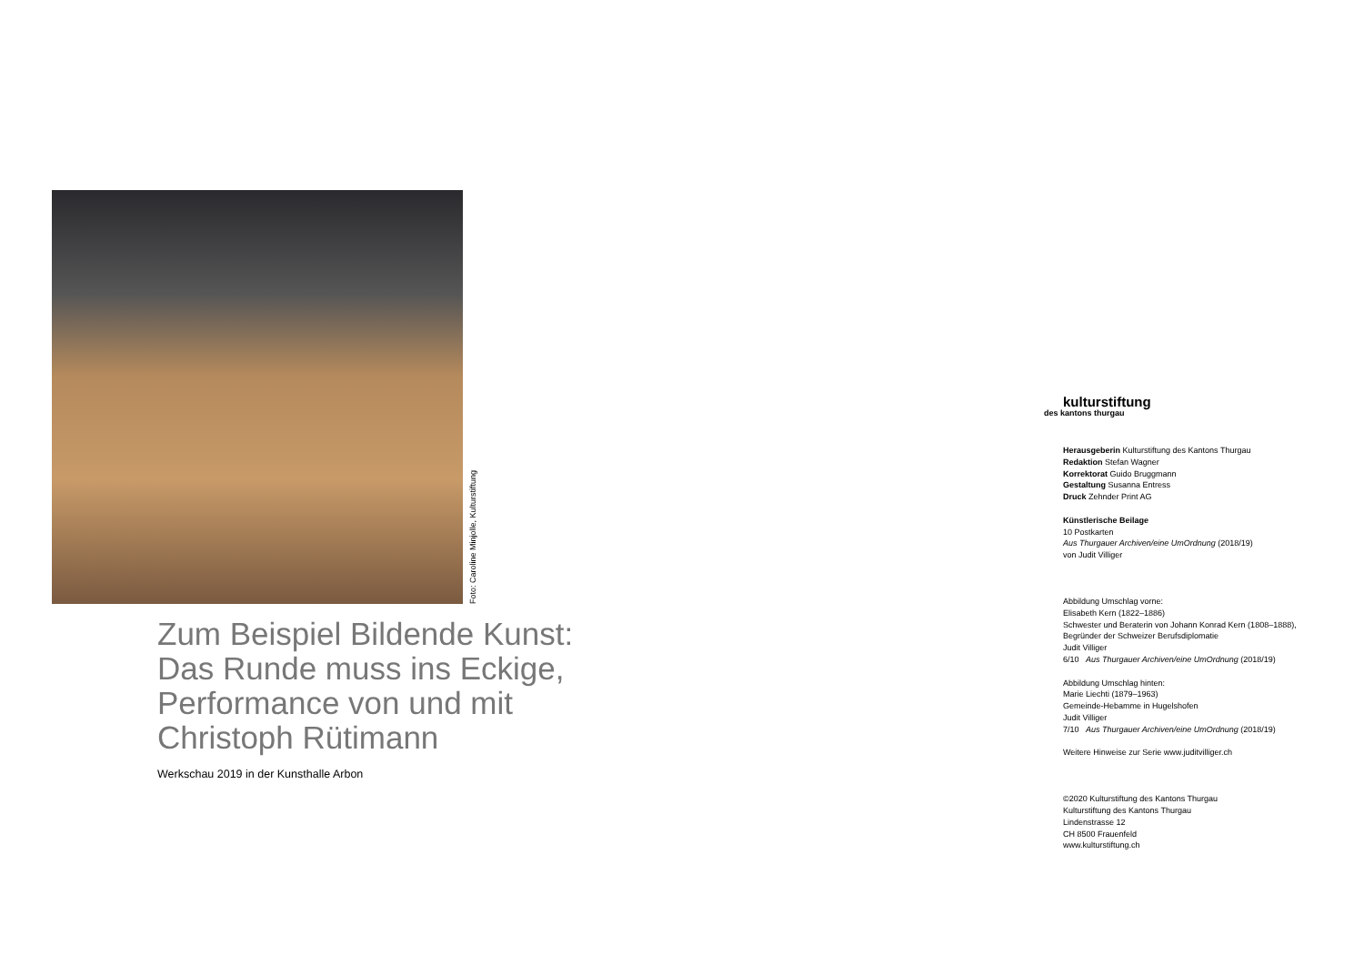Foto: Caroline Minjolle, Kulturstiftung
Zum Beispiel Bildende Kunst:
Das Runde muss ins Eckige,
Performance von und mit
Christoph Rütimann
Werkschau 2019 in der Kunsthalle Arbon
kulturstiftung
des kantons thurgau
Herausgeberin Kulturstiftung des Kantons Thurgau
Redaktion Stefan Wagner
Korrektorat Guido Bruggmann
Gestaltung Susanna Entress
Druck Zehnder Print AG
Künstlerische Beilage
10 Postkarten
Aus Thurgauer Archiven/eine UmOrdnung (2018/19)
von Judit Villiger
Abbildung Umschlag vorne:
Elisabeth Kern (1822–1886)
Schwester und Beraterin von Johann Konrad Kern (1808–1888),
Begründer der Schweizer Berufsdiplomatie
Judit Villiger
6/10 Aus Thurgauer Archiven/eine UmOrdnung (2018/19)
Abbildung Umschlag hinten:
Marie Liechti (1879–1963)
Gemeinde-Hebamme in Hugelshofen
Judit Villiger
7/10 Aus Thurgauer Archiven/eine UmOrdnung (2018/19)
Weitere Hinweise zur Serie www.juditvilliger.ch
©2020 Kulturstiftung des Kantons Thurgau
Kulturstiftung des Kantons Thurgau
Lindenstrasse 12
CH 8500 Frauenfeld
www.kulturstiftung.ch